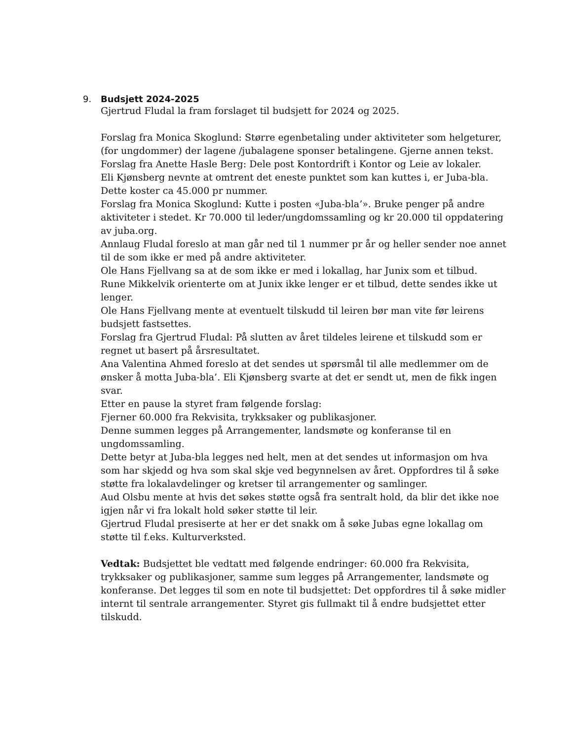9. Budsjett 2024-2025
Gjertrud Fludal la fram forslaget til budsjett for 2024 og 2025.
Forslag fra Monica Skoglund: Større egenbetaling under aktiviteter som helgeturer, (for ungdommer) der lagene /jubalagene sponser betalingene. Gjerne annen tekst.
Forslag fra Anette Hasle Berg: Dele post Kontordrift i Kontor og Leie av lokaler.
Eli Kjønsberg nevnte at omtrent det eneste punktet som kan kuttes i, er Juba-bla. Dette koster ca 45.000 pr nummer.
Forslag fra Monica Skoglund: Kutte i posten «Juba-bla’». Bruke penger på andre aktiviteter i stedet. Kr 70.000 til leder/ungdomssamling og kr 20.000 til oppdatering av juba.org.
Annlaug Fludal foreslo at man går ned til 1 nummer pr år og heller sender noe annet til de som ikke er med på andre aktiviteter.
Ole Hans Fjellvang sa at de som ikke er med i lokallag, har Junix som et tilbud.
Rune Mikkelvik orienterte om at Junix ikke lenger er et tilbud, dette sendes ikke ut lenger.
Ole Hans Fjellvang mente at eventuelt tilskudd til leiren bør man vite før leirens budsjett fastsettes.
Forslag fra Gjertrud Fludal: På slutten av året tildeles leirene et tilskudd som er regnet ut basert på årsresultatet.
Ana Valentina Ahmed foreslo at det sendes ut spørsmål til alle medlemmer om de ønsker å motta Juba-bla’. Eli Kjønsberg svarte at det er sendt ut, men de fikk ingen svar.
Etter en pause la styret fram følgende forslag:
Fjerner 60.000 fra Rekvisita, trykksaker og publikasjoner.
Denne summen legges på Arrangementer, landsmøte og konferanse til en ungdomssamling.
Dette betyr at Juba-bla legges ned helt, men at det sendes ut informasjon om hva som har skjedd og hva som skal skje ved begynnelsen av året. Oppfordres til å søke støtte fra lokalavdelinger og kretser til arrangementer og samlinger.
Aud Olsbu mente at hvis det søkes støtte også fra sentralt hold, da blir det ikke noe igjen når vi fra lokalt hold søker støtte til leir.
Gjertrud Fludal presiserte at her er det snakk om å søke Jubas egne lokallag om støtte til f.eks. Kulturverksted.
Vedtak: Budsjettet ble vedtatt med følgende endringer: 60.000 fra Rekvisita, trykksaker og publikasjoner, samme sum legges på Arrangementer, landsmøte og konferanse. Det legges til som en note til budsjettet: Det oppfordres til å søke midler internt til sentrale arrangementer. Styret gis fullmakt til å endre budsjettet etter tilskudd.